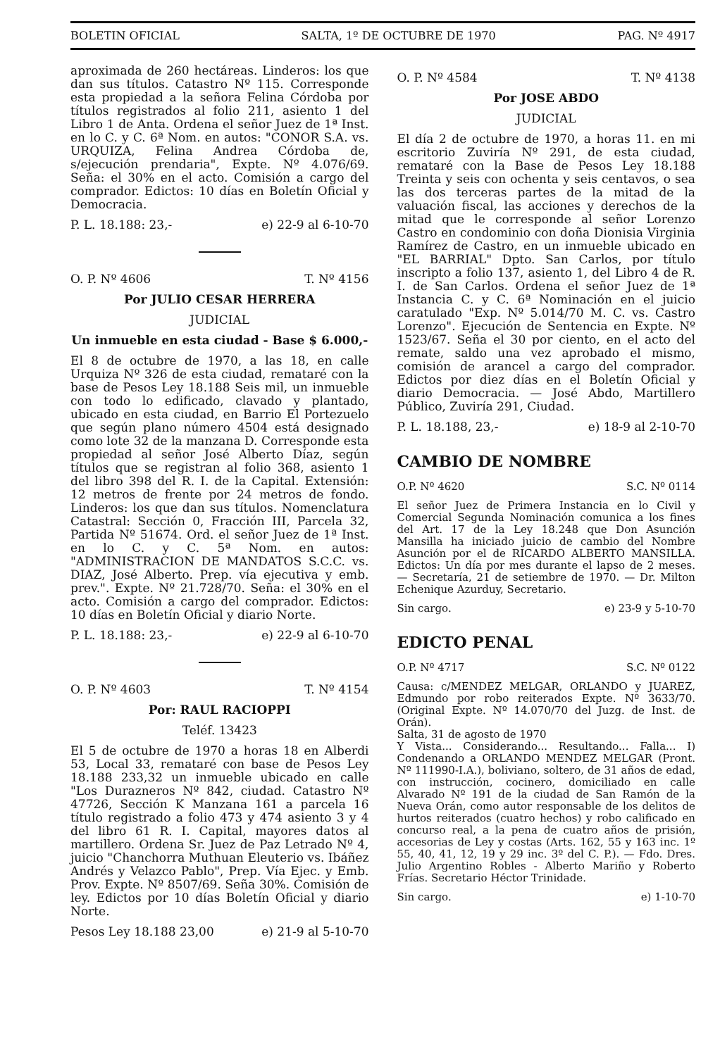BOLETIN OFICIAL SALTA, 1º DE OCTUBRE DE 1970 PAG. Nº 4917
aproximada de 260 hectáreas. Linderos: los que dan sus títulos. Catastro Nº 115. Corresponde esta propiedad a la señora Felina Córdoba por títulos registrados al folio 211, asiento 1 del Libro 1 de Anta. Ordena el señor Juez de 1ª Inst. en lo C. y C. 6ª Nom. en autos: "CONOR S.A. vs. URQUIZA, Felina Andrea Córdoba de, s/ejecución prendaria", Expte. Nº 4.076/69. Seña: el 30% en el acto. Comisión a cargo del comprador. Edictos: 10 días en Boletín Oficial y Democracia.
P. L. 18.188: 23,- e) 22-9 al 6-10-70
O. P. Nº 4606 T. Nº 4156
Por JULIO CESAR HERRERA
JUDICIAL
Un inmueble en esta ciudad - Base $ 6.000,-
El 8 de octubre de 1970, a las 18, en calle Urquiza Nº 326 de esta ciudad, remataré con la base de Pesos Ley 18.188 Seis mil, un inmueble con todo lo edificado, clavado y plantado, ubicado en esta ciudad, en Barrio El Portezuelo que según plano número 4504 está designado como lote 32 de la manzana D. Corresponde esta propiedad al señor José Alberto Díaz, según títulos que se registran al folio 368, asiento 1 del libro 398 del R. I. de la Capital. Extensión: 12 metros de frente por 24 metros de fondo. Linderos: los que dan sus títulos. Nomenclatura Catastral: Sección 0, Fracción III, Parcela 32, Partida Nº 51674. Ord. el señor Juez de 1ª Inst. en lo C. y C. 5ª Nom. en autos: "ADMINISTRACION DE MANDATOS S.C.C. vs. DIAZ, José Alberto. Prep. vía ejecutiva y emb. prev.". Expte. Nº 21.728/70. Seña: el 30% en el acto. Comisión a cargo del comprador. Edictos: 10 días en Boletín Oficial y diario Norte.
P. L. 18.188: 23,- e) 22-9 al 6-10-70
O. P. Nº 4603 T. Nº 4154
Por: RAUL RACIOPPI
Teléf. 13423
El 5 de octubre de 1970 a horas 18 en Alberdi 53, Local 33, remataré con base de Pesos Ley 18.188 233,32 un inmueble ubicado en calle "Los Durazneros Nº 842, ciudad. Catastro Nº 47726, Sección K Manzana 161 a parcela 16 título registrado a folio 473 y 474 asiento 3 y 4 del libro 61 R. I. Capital, mayores datos al martillero. Ordena Sr. Juez de Paz Letrado Nº 4, juicio "Chanchorra Muthuan Eleuterio vs. Ibáñez Andrés y Velazco Pablo", Prep. Vía Ejec. y Emb. Prov. Expte. Nº 8507/69. Seña 30%. Comisión de ley. Edictos por 10 días Boletín Oficial y diario Norte.
Pesos Ley 18.188 23,00 e) 21-9 al 5-10-70
O. P. Nº 4584 T. Nº 4138
Por JOSE ABDO
JUDICIAL
El día 2 de octubre de 1970, a horas 11. en mi escritorio Zuviría Nº 291, de esta ciudad, remataré con la Base de Pesos Ley 18.188 Treinta y seis con ochenta y seis centavos, o sea las dos terceras partes de la mitad de la valuación fiscal, las acciones y derechos de la mitad que le corresponde al señor Lorenzo Castro en condominio con doña Dionisia Virginia Ramírez de Castro, en un inmueble ubicado en "EL BARRIAL" Dpto. San Carlos, por título inscripto a folio 137, asiento 1, del Libro 4 de R. I. de San Carlos. Ordena el señor Juez de 1ª Instancia C. y C. 6ª Nominación en el juicio caratulado "Exp. Nº 5.014/70 M. C. vs. Castro Lorenzo". Ejecución de Sentencia en Expte. Nº 1523/67. Seña el 30 por ciento, en el acto del remate, saldo una vez aprobado el mismo, comisión de arancel a cargo del comprador. Edictos por diez días en el Boletín Oficial y diario Democracia. — José Abdo, Martillero Público, Zuviría 291, Ciudad.
P. L. 18.188, 23,- e) 18-9 al 2-10-70
CAMBIO DE NOMBRE
O.P. Nº 4620 S.C. Nº 0114
El señor Juez de Primera Instancia en lo Civil y Comercial Segunda Nominación comunica a los fines del Art. 17 de la Ley 18.248 que Don Asunción Mansilla ha iniciado juicio de cambio del Nombre Asunción por el de RICARDO ALBERTO MANSILLA. Edictos: Un día por mes durante el lapso de 2 meses. — Secretaría, 21 de setiembre de 1970. — Dr. Milton Echenique Azurduy, Secretario.
Sin cargo. e) 23-9 y 5-10-70
EDICTO PENAL
O.P. Nº 4717 S.C. Nº 0122
Causa: c/MENDEZ MELGAR, ORLANDO y JUAREZ, Edmundo por robo reiterados Expte. Nº 3633/70. (Original Expte. Nº 14.070/70 del Juzg. de Inst. de Orán).
Salta, 31 de agosto de 1970
Y Vista... Considerando... Resultando... Falla... I) Condenando a ORLANDO MENDEZ MELGAR (Pront. Nº 111990-I.A.), boliviano, soltero, de 31 años de edad, con instrucción, cocinero, domiciliado en calle Alvarado Nº 191 de la ciudad de San Ramón de la Nueva Orán, como autor responsable de los delitos de hurtos reiterados (cuatro hechos) y robo calificado en concurso real, a la pena de cuatro años de prisión, accesorias de Ley y costas (Arts. 162, 55 y 163 inc. 1º 55, 40, 41, 12, 19 y 29 inc. 3º del C. P.). — Fdo. Dres. Julio Argentino Robles - Alberto Mariño y Roberto Frías. Secretario Héctor Trinidade.
Sin cargo. e) 1-10-70